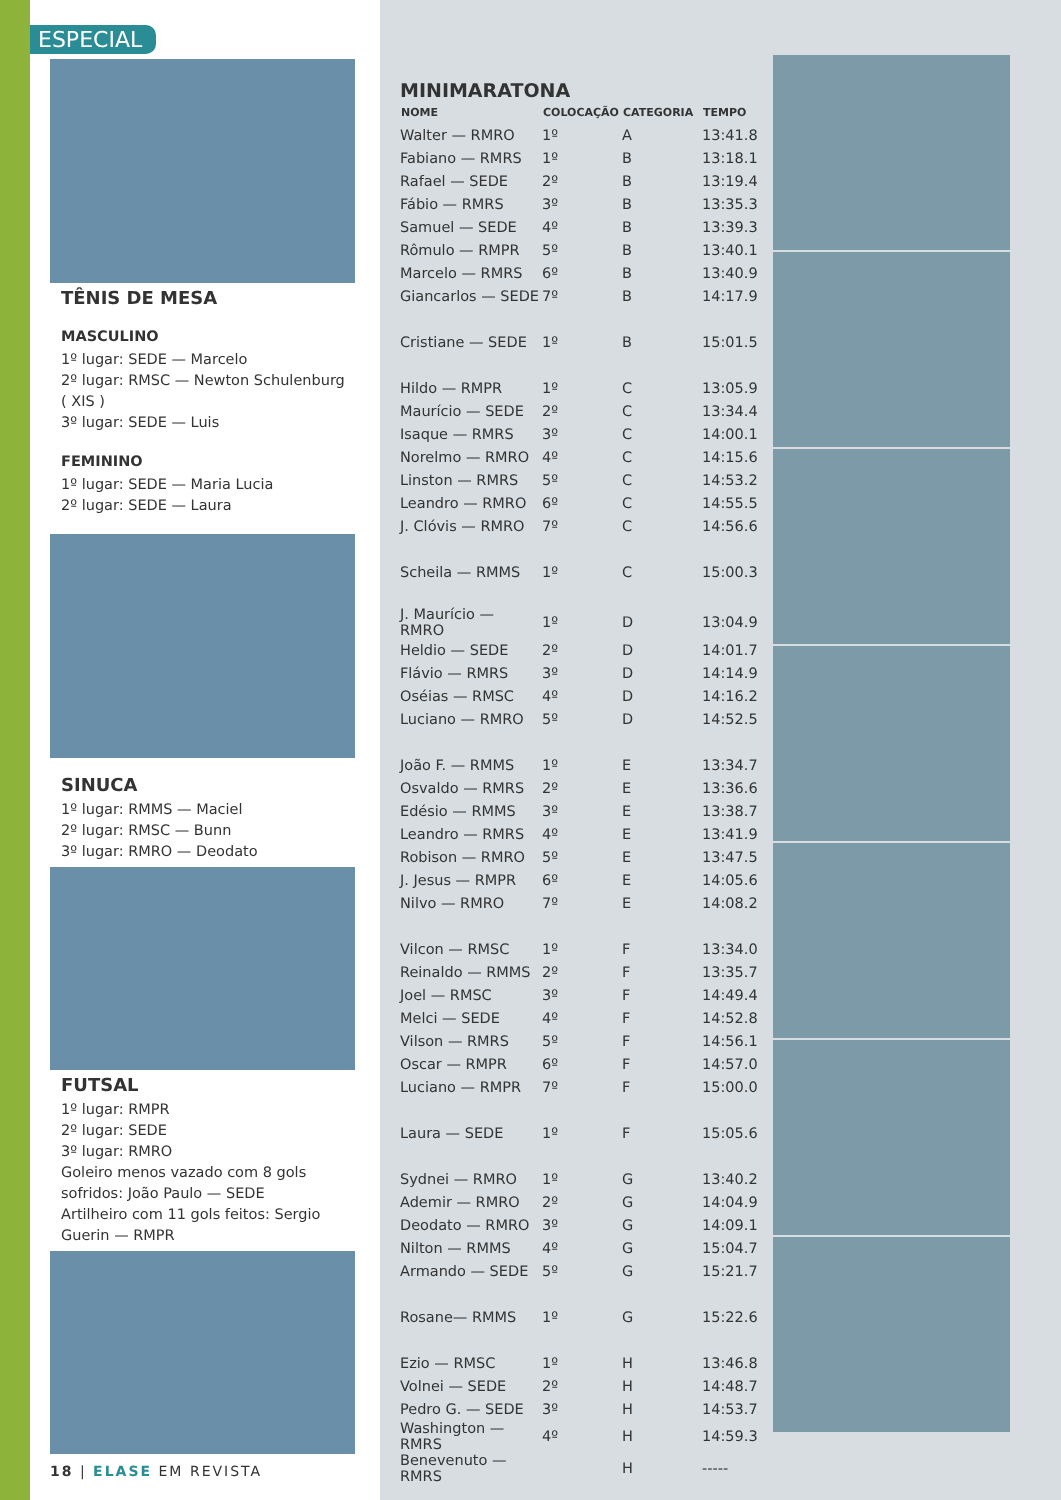ESPECIAL
TÊNIS DE MESA
MASCULINO
1º lugar: SEDE — Marcelo
2º lugar: RMSC — Newton Schulenburg ( XIS )
3º lugar: SEDE — Luis
FEMININO
1º lugar: SEDE — Maria Lucia
2º lugar: SEDE — Laura
SINUCA
1º lugar: RMMS — Maciel
2º lugar: RMSC — Bunn
3º lugar: RMRO — Deodato
FUTSAL
1º lugar: RMPR
2º lugar: SEDE
3º lugar: RMRO
Goleiro menos vazado com 8 gols sofridos: João Paulo — SEDE
Artilheiro com 11 gols feitos: Sergio Guerin — RMPR
18 | ELASE EM REVISTA
MINIMARATONA
| NOME | COLOCAÇÃO | CATEGORIA | TEMPO |
| --- | --- | --- | --- |
| Walter — RMRO | 1º | A | 13:41.8 |
| Fabiano — RMRS | 1º | B | 13:18.1 |
| Rafael — SEDE | 2º | B | 13:19.4 |
| Fábio — RMRS | 3º | B | 13:35.3 |
| Samuel — SEDE | 4º | B | 13:39.3 |
| Rômulo — RMPR | 5º | B | 13:40.1 |
| Marcelo — RMRS | 6º | B | 13:40.9 |
| Giancarlos — SEDE | 7º | B | 14:17.9 |
| Cristiane — SEDE | 1º | B | 15:01.5 |
| Hildo — RMPR | 1º | C | 13:05.9 |
| Maurício — SEDE | 2º | C | 13:34.4 |
| Isaque — RMRS | 3º | C | 14:00.1 |
| Norelmo — RMRO | 4º | C | 14:15.6 |
| Linston — RMRS | 5º | C | 14:53.2 |
| Leandro — RMRO | 6º | C | 14:55.5 |
| J. Clóvis — RMRO | 7º | C | 14:56.6 |
| Scheila — RMMS | 1º | C | 15:00.3 |
| J. Maurício — RMRO | 1º | D | 13:04.9 |
| Heldio — SEDE | 2º | D | 14:01.7 |
| Flávio — RMRS | 3º | D | 14:14.9 |
| Oséias — RMSC | 4º | D | 14:16.2 |
| Luciano — RMRO | 5º | D | 14:52.5 |
| João F. — RMMS | 1º | E | 13:34.7 |
| Osvaldo — RMRS | 2º | E | 13:36.6 |
| Edésio — RMMS | 3º | E | 13:38.7 |
| Leandro — RMRS | 4º | E | 13:41.9 |
| Robison — RMRO | 5º | E | 13:47.5 |
| J. Jesus — RMPR | 6º | E | 14:05.6 |
| Nilvo — RMRO | 7º | E | 14:08.2 |
| Vilcon — RMSC | 1º | F | 13:34.0 |
| Reinaldo — RMMS | 2º | F | 13:35.7 |
| Joel — RMSC | 3º | F | 14:49.4 |
| Melci — SEDE | 4º | F | 14:52.8 |
| Vilson — RMRS | 5º | F | 14:56.1 |
| Oscar — RMPR | 6º | F | 14:57.0 |
| Luciano — RMPR | 7º | F | 15:00.0 |
| Laura — SEDE | 1º | F | 15:05.6 |
| Sydnei — RMRO | 1º | G | 13:40.2 |
| Ademir — RMRO | 2º | G | 14:04.9 |
| Deodato — RMRO | 3º | G | 14:09.1 |
| Nilton — RMMS | 4º | G | 15:04.7 |
| Armando — SEDE | 5º | G | 15:21.7 |
| Rosane— RMMS | 1º | G | 15:22.6 |
| Ezio — RMSC | 1º | H | 13:46.8 |
| Volnei — SEDE | 2º | H | 14:48.7 |
| Pedro G. — SEDE | 3º | H | 14:53.7 |
| Washington — RMRS | 4º | H | 14:59.3 |
| Benevenuto — RMRS | | H | ----- |